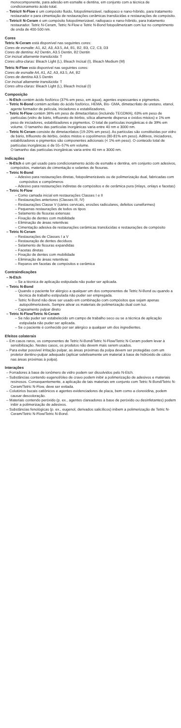monocomponente, para adesão em esmalte e dentina, em conjunto com a técnica de condicionamento ácido total.
– Tetric® N-Flow é um compósito fluido, fotopolimerizável, radiopaco e nano-híbrido, para tratamento restaurador e para cimentação de restaurações cerâmicas translúcidas e restaurações de compósito.
– Tetric® N-Ceram é um compósito fotopolimerizável, radiopaco e nano-híbrido, para tratamento restaurador. Tetric N-Ceram, Tetric N-Flow e Tetric N-Bond fotopolimerizam com luz no comprimento de onda de 400-500 nm.
Cores
Tetric N-Ceram está disponível nas seguintes cores:
Cores de esmalte: A1, A2, A3, A3.5, A4, B1, B2, B3, C2, C3, D3
Cores de dentina: A2 Dentin, A3.5 Dentin, B2 Dentin
Cor incisal altamente translúcida: T
Cores ultra-claras: Bleach Light (L), Bleach Incisal (I), Bleach Medium (M)
Tetric N-Flow está disponível nas seguintes cores:
Cores de esmalte A4, A1, A2, A3, A3.5, A4, B2
Cores de dentina A3.5 Dentin
Cor incisal altamente translúcida: T
Cores ultra-claras: Bleach Light (L), Bleach Incisal (I)
Composição
– N-Etch contém ácido fosfórico (37% em peso, em água), agentes espessantes e pigmentos.
– Tetric N-Bond contém acrilato do ácido fosfórico, HEMA, Bis- GMA, dimetacrilato de uretano, etanol, agente formador de película, iniciadores e estabilizadores.
– Tetric N-Flow contém 36% em peso de dimetacrilatos (incluindo TEGDMA), 63% em peso de partículas (vidro de bário, trifluoreto de itérbio, sílica altamente dispersa e óxidos mistos) e 1% em peso de iniciadores, estabilizadores e pigmentos. O total de partículas inorgânicas é de 39% em volume. O tamanho das partículas inorgânicas varia entre 40 nm e 3000 nm.
– Tetric N-Ceram consiste de dimetacrilatos (19-20% em peso). As partículas são constituídas por vidro de bário, trifluoreto de itérbio, óxidos mistos e copolímeros (80-81% em peso). Aditivos, iniciadores, estabilizadores e pigmentos são componentes adicionais (< 1% em peso). O conteúdo total de partículas inorgânicas é de 55–57% em volume.
O tamanho das partículas inorgânicas varia entre 40 nm e 3000 nm.
Indicações
– N-Etch é um gel usado para condicionamento ácido de esmalte e dentina, em conjunto com adesivos, compósitos, materiais de cimentação e selantes de fissuras.
– Tetric N-Bond
– Adesivo para restaurações diretas, fotopolimerizáveis ou de polimerização dual, fabricadas com compósitos e compômeros
– Adesivo para restaurações indiretas de compósitos e de cerâmica pura (inlays, onlays e facetas)
– Tetric N-Flow
– Como camada inicial em restaurações Classes I e II
– Restaurações anteriores (Classes III, IV)
– Restaurações Classe V (cáries cervicais, erosões radiculares, defeitos cuneiformes)
– Pequenas restaurações de todos os tipos
– Selamento de fissuras extensas
– Fixação de dentes com mobilidade
– Eliminação de áreas retentivas
– Cimentação adesiva de restaurações cerâmicas translúcidas e restaurações de compósito
– Tetric N-Ceram
– Restaurações de Classes I a V
– Restauração de dentes decíduos
– Selamento de fissuras expandidas
– Facetas diretas
– Fixação de dentes com mobilidade
– Eliminação de áreas retentivas
– Reparos em facetas de compósitos e cerâmica
Contraindicações
– N-Etch
– Se a técnica de aplicação estipulada não puder ser aplicada.
– Tetric N-Bond
– Quando o paciente for alérgico a qualquer um dos componentes de Tetric N-Bond ou quando a técnica de trabalho estipulada não puder ser empregada.
– Tetric N-Bond não deve ser usado em combinação com compósitos que sejam apenas autopolimerizáveis. Sempre ativar os materiais de polimerização dual com luz.
– Capeamento pulpar direto
– Tetric N-Flow/Tetric N-Ceram
– Se não puder ser estabelecido um campo de trabalho seco ou se a técnica de aplicação estipulada não puder ser aplicada.
– Se o paciente é conhecido por ser alérgico a qualquer um dos ingredientes.
Efeitos colaterais
– Em casos raros, os componentes de Tetric N-Bond/Tetric N-Flow/Tetric N-Ceram podem levar à sensibilização. Nestes casos, os produtos não devem mais serem usados.
– Para evitar possível irritação pulpar, as áreas próximas da polpa devem ser protegidas com um protetor dentino-pulpar adequado (aplicar seletivamente um material à base de hidróxido de cálcio nas áreas próximas à polpa).
Interações
– Forradores à base de ionômero de vidro podem ser dissolvidos pelo N-Etch.
– Substâncias contendo eugenol/óleo de cravo podem inibir a polimerização de adesivos e materiais resinosos. Consequentemente, a aplicação de tais materiais em conjunto com Tetric N-Bond/Tetric N-Ceram/Tetric N-Flow, deve ser evitada.
– Colutórios bucais catiônicos e agentes evidenciadores de placa, bem como a clorexidina, podem causar descoloração.
– Materiais contendo peróxido (p. ex., agentes clareadores à base de peróxido ou desinfetantes) podem inibir a polimerização de adesivos.
– Substâncias fenológicas (p. ex., eugenol, derivados salicílicos) inibem a polimerização de Tetric N-Ceram/Tetric N-Flow/Tetric N-Bond.